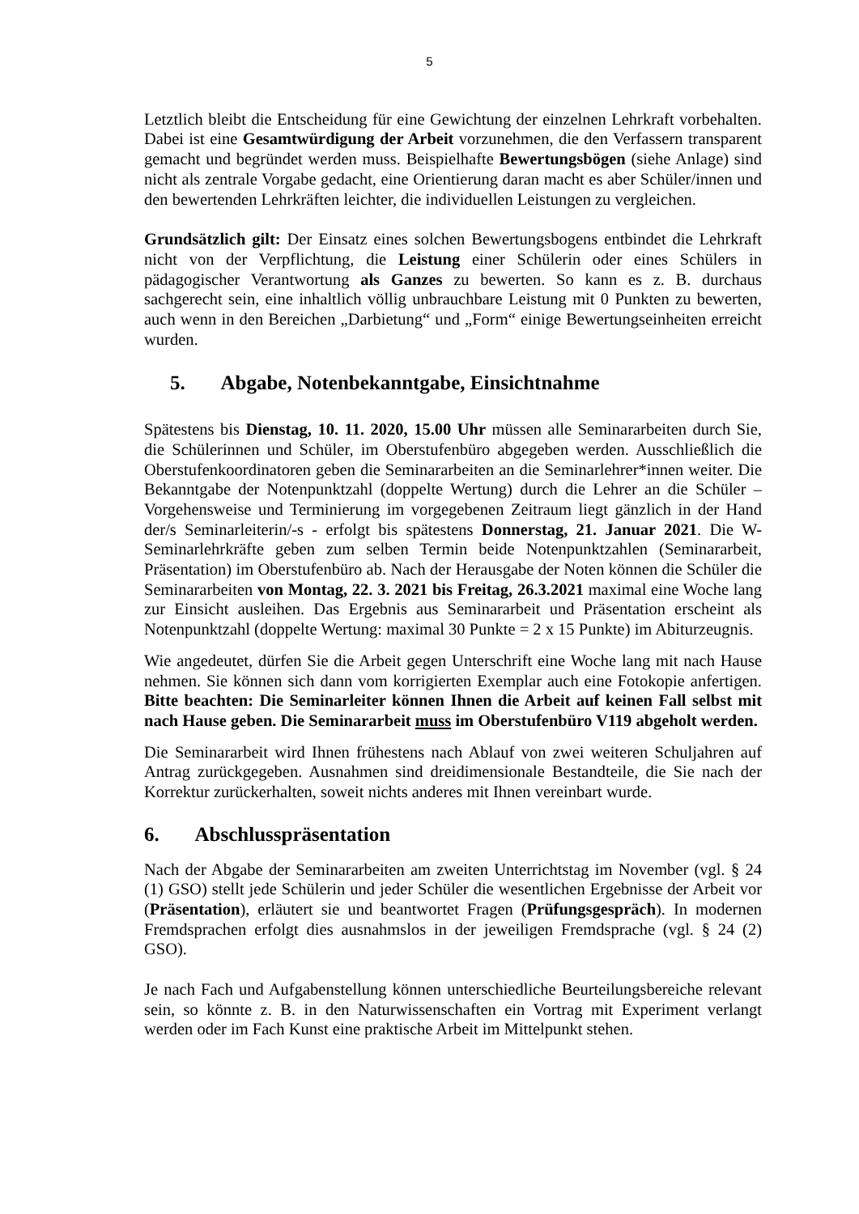5
Letztlich bleibt die Entscheidung für eine Gewichtung der einzelnen Lehrkraft vorbehalten. Dabei ist eine Gesamtwürdigung der Arbeit vorzunehmen, die den Verfassern transparent gemacht und begründet werden muss. Beispielhafte Bewertungsbögen (siehe Anlage) sind nicht als zentrale Vorgabe gedacht, eine Orientierung daran macht es aber Schüler/innen und den bewertenden Lehrkräften leichter, die individuellen Leistungen zu vergleichen.
Grundsätzlich gilt: Der Einsatz eines solchen Bewertungsbogens entbindet die Lehrkraft nicht von der Verpflichtung, die Leistung einer Schülerin oder eines Schülers in pädagogischer Verantwortung als Ganzes zu bewerten. So kann es z. B. durchaus sachgerecht sein, eine inhaltlich völlig unbrauchbare Leistung mit 0 Punkten zu bewerten, auch wenn in den Bereichen „Darbietung“ und „Form“ einige Bewertungseinheiten erreicht wurden.
5. Abgabe, Notenbekanntgabe, Einsichtnahme
Spätestens bis Dienstag, 10. 11. 2020, 15.00 Uhr müssen alle Seminararbeiten durch Sie, die Schülerinnen und Schüler, im Oberstufenbüro abgegeben werden. Ausschließlich die Oberstufenkoordinatoren geben die Seminararbeiten an die Seminarlehrer*innen weiter. Die Bekanntgabe der Notenpunktzahl (doppelte Wertung) durch die Lehrer an die Schüler – Vorgehensweise und Terminierung im vorgegebenen Zeitraum liegt gänzlich in der Hand der/s Seminarleiterin/-s - erfolgt bis spätestens Donnerstag, 21. Januar 2021. Die W-Seminarlehrkräfte geben zum selben Termin beide Notenpunktzahlen (Seminararbeit, Präsentation) im Oberstufenbüro ab. Nach der Herausgabe der Noten können die Schüler die Seminararbeiten von Montag, 22. 3. 2021 bis Freitag, 26.3.2021 maximal eine Woche lang zur Einsicht ausleihen. Das Ergebnis aus Seminararbeit und Präsentation erscheint als Notenpunktzahl (doppelte Wertung: maximal 30 Punkte = 2 x 15 Punkte) im Abiturzeugnis.
Wie angedeutet, dürfen Sie die Arbeit gegen Unterschrift eine Woche lang mit nach Hause nehmen. Sie können sich dann vom korrigierten Exemplar auch eine Fotokopie anfertigen. Bitte beachten: Die Seminarleiter können Ihnen die Arbeit auf keinen Fall selbst mit nach Hause geben. Die Seminararbeit muss im Oberstufenbüro V119 abgeholt werden.
Die Seminararbeit wird Ihnen frühestens nach Ablauf von zwei weiteren Schuljahren auf Antrag zurückgegeben. Ausnahmen sind dreidimensionale Bestandteile, die Sie nach der Korrektur zurückerhalten, soweit nichts anderes mit Ihnen vereinbart wurde.
6. Abschlusspräsentation
Nach der Abgabe der Seminararbeiten am zweiten Unterrichtstag im November (vgl. § 24 (1) GSO) stellt jede Schülerin und jeder Schüler die wesentlichen Ergebnisse der Arbeit vor (Präsentation), erläutert sie und beantwortet Fragen (Prüfungsgespräch). In modernen Fremdsprachen erfolgt dies ausnahmslos in der jeweiligen Fremdsprache (vgl. § 24 (2) GSO).
Je nach Fach und Aufgabenstellung können unterschiedliche Beurteilungsbereiche relevant sein, so könnte z. B. in den Naturwissenschaften ein Vortrag mit Experiment verlangt werden oder im Fach Kunst eine praktische Arbeit im Mittelpunkt stehen.